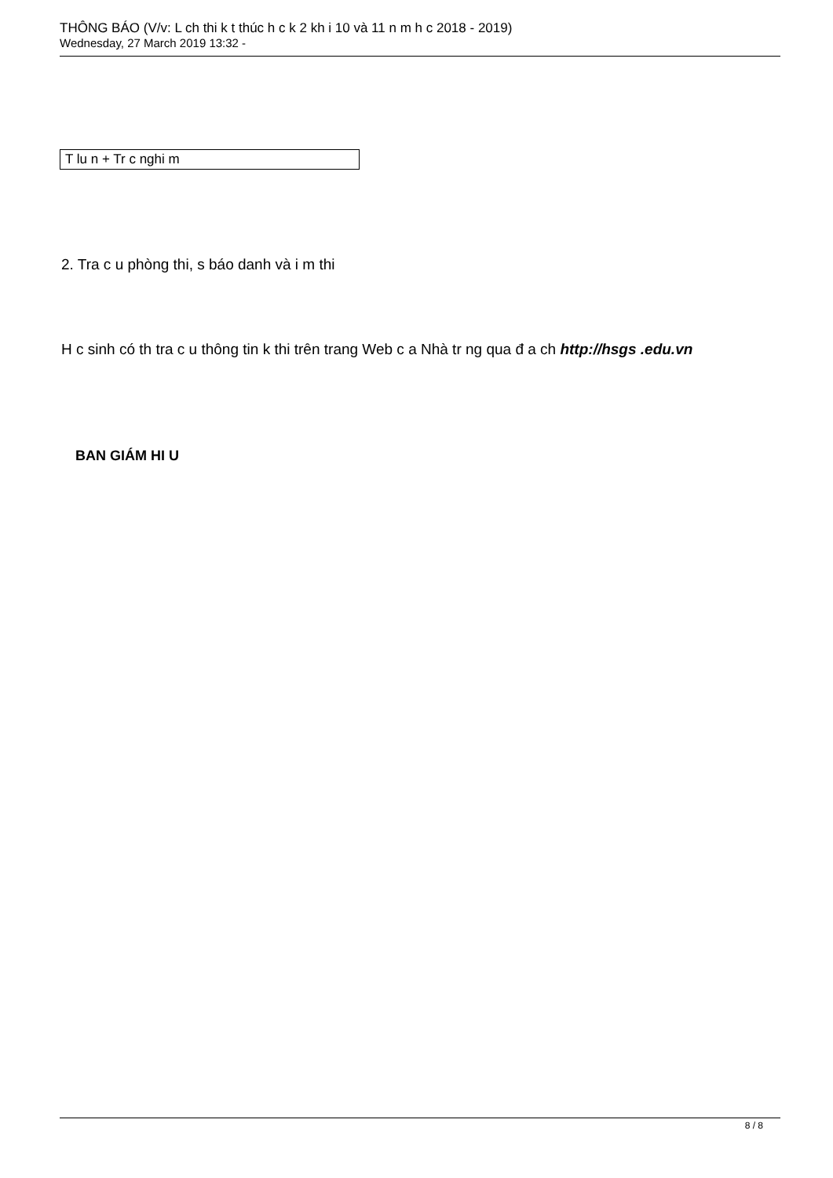THÔNG BÁO (V/v: L ch thi k t thúc h c k 2 kh i 10 và 11 n m h c 2018 - 2019)
Wednesday, 27 March 2019 13:32 -
| T lu n + Tr c nghi m |
2. Tra c u phòng thi, s báo danh và i m thi
H c sinh có th tra c u thông tin k thi trên trang Web c a Nhà tr ng qua đ a ch http://hsgs .edu.vn
BAN GIÁM HI U
8 / 8